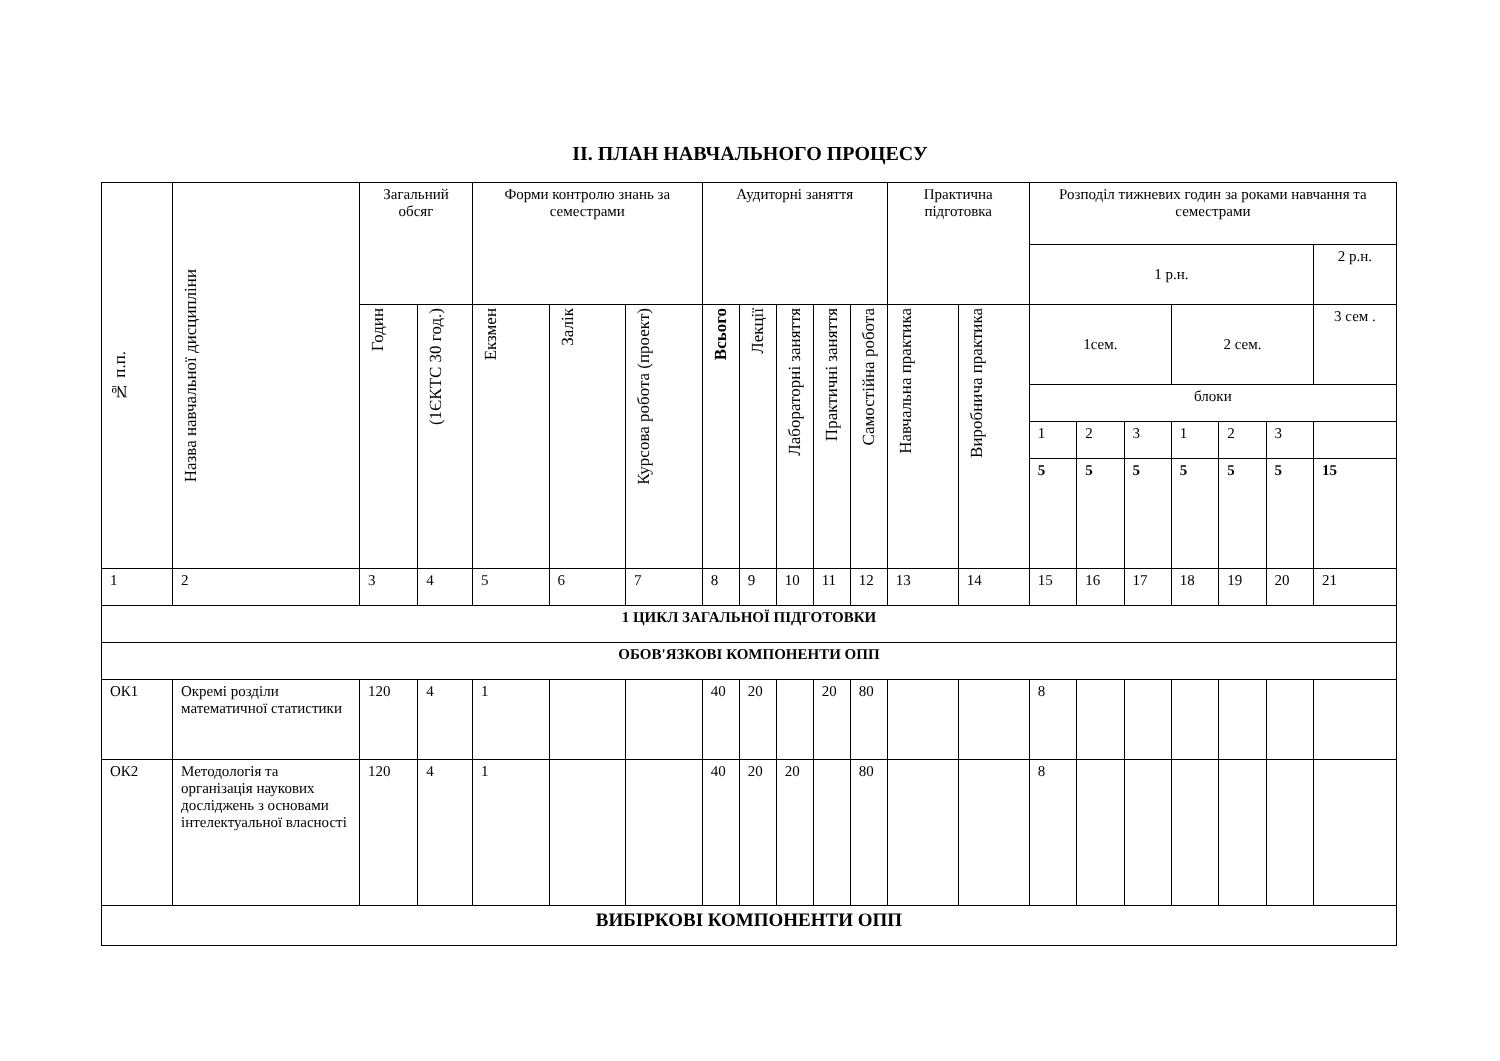ІІ. ПЛАН НАВЧАЛЬНОГО ПРОЦЕСУ
| № п.п. | Назва навчальної дисципліни | Загальний обсяг | | Форми контролю знань за семестрами | | | Аудиторні заняття | | | | | Практична підготовка | | Розподіл тижневих годин за роками навчання та семестрами | | | | | | |
| --- | --- | --- | --- | --- | --- | --- | --- | --- | --- | --- | --- | --- | --- | --- | --- | --- | --- | --- | --- | --- |
| | | | | | | | | | | | | | | 1 р.н. | | | | | | 2 р.н. |
| | | Годин | (1ЄКТС 30 год.) | Екзмен | Залік | Курсова робота (проект) | Всього | Лекції | Лабораторні заняття | Практичні заняття | Самостійна робота | Навчальна практика | Виробнича практика | 1сем. | | | 2 сем. | | | 3 сем . |
| | | | | | | | | | | | | | | блоки | | | | | | |
| | | | | | | | | | | | | | | 1 | 2 | 3 | 1 | 2 | 3 | |
| | | | | | | | | | | | | | | 5 | 5 | 5 | 5 | 5 | 5 | 15 |
| 1 | 2 | 3 | 4 | 5 | 6 | 7 | 8 | 9 | 10 | 11 | 12 | 13 | 14 | 15 | 16 | 17 | 18 | 19 | 20 | 21 |
| 1 ЦИКЛ ЗАГАЛЬНОЇ ПІДГОТОВКИ | | | | | | | | | | | | | | | | | | | | |
| ОБОВ'ЯЗКОВІ КОМПОНЕНТИ ОПП | | | | | | | | | | | | | | | | | | | | |
| ОК1 | Окремі розділи математичної статистики | 120 | 4 | 1 | | | 40 | 20 | | 20 | 80 | | | 8 | | | | | | |
| ОК2 | Методологія та організація наукових досліджень з основами інтелектуальної власності | 120 | 4 | 1 | | | 40 | 20 | 20 | | 80 | | | 8 | | | | | | |
| ВИБІРКОВІ КОМПОНЕНТИ ОПП | | | | | | | | | | | | | | | | | | | | |